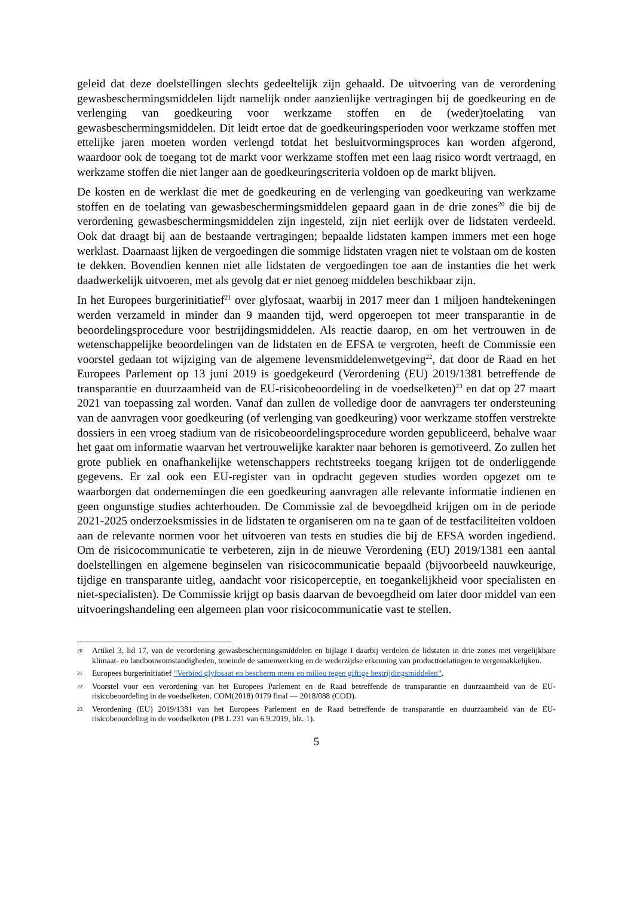geleid dat deze doelstellingen slechts gedeeltelijk zijn gehaald. De uitvoering van de verordening gewasbeschermingsmiddelen lijdt namelijk onder aanzienlijke vertragingen bij de goedkeuring en de verlenging van goedkeuring voor werkzame stoffen en de (weder)toelating van gewasbeschermingsmiddelen. Dit leidt ertoe dat de goedkeuringsperioden voor werkzame stoffen met ettelijke jaren moeten worden verlengd totdat het besluitvormingsproces kan worden afgerond, waardoor ook de toegang tot de markt voor werkzame stoffen met een laag risico wordt vertraagd, en werkzame stoffen die niet langer aan de goedkeuringscriteria voldoen op de markt blijven.
De kosten en de werklast die met de goedkeuring en de verlenging van goedkeuring van werkzame stoffen en de toelating van gewasbeschermingsmiddelen gepaard gaan in de drie zones<sup>20</sup> die bij de verordening gewasbeschermingsmiddelen zijn ingesteld, zijn niet eerlijk over de lidstaten verdeeld. Ook dat draagt bij aan de bestaande vertragingen; bepaalde lidstaten kampen immers met een hoge werklast. Daarnaast lijken de vergoedingen die sommige lidstaten vragen niet te volstaan om de kosten te dekken. Bovendien kennen niet alle lidstaten de vergoedingen toe aan de instanties die het werk daadwerkelijk uitvoeren, met als gevolg dat er niet genoeg middelen beschikbaar zijn.
In het Europees burgerinitiatief<sup>21</sup> over glyfosaat, waarbij in 2017 meer dan 1 miljoen handtekeningen werden verzameld in minder dan 9 maanden tijd, werd opgeroepen tot meer transparantie in de beoordelingsprocedure voor bestrijdingsmiddelen. Als reactie daarop, en om het vertrouwen in de wetenschappelijke beoordelingen van de lidstaten en de EFSA te vergroten, heeft de Commissie een voorstel gedaan tot wijziging van de algemene levensmiddelenwetgeving<sup>22</sup>, dat door de Raad en het Europees Parlement op 13 juni 2019 is goedgekeurd (Verordening (EU) 2019/1381 betreffende de transparantie en duurzaamheid van de EU-risicobeoordeling in de voedselketen)<sup>23</sup> en dat op 27 maart 2021 van toepassing zal worden. Vanaf dan zullen de volledige door de aanvragers ter ondersteuning van de aanvragen voor goedkeuring (of verlenging van goedkeuring) voor werkzame stoffen verstrekte dossiers in een vroeg stadium van de risicobeoordelingsprocedure worden gepubliceerd, behalve waar het gaat om informatie waarvan het vertrouwelijke karakter naar behoren is gemotiveerd. Zo zullen het grote publiek en onafhankelijke wetenschappers rechtstreeks toegang krijgen tot de onderliggende gegevens. Er zal ook een EU-register van in opdracht gegeven studies worden opgezet om te waarborgen dat ondernemingen die een goedkeuring aanvragen alle relevante informatie indienen en geen ongunstige studies achterhouden. De Commissie zal de bevoegdheid krijgen om in de periode 2021-2025 onderzoeksmissies in de lidstaten te organiseren om na te gaan of de testfaciliteiten voldoen aan de relevante normen voor het uitvoeren van tests en studies die bij de EFSA worden ingediend. Om de risicocommunicatie te verbeteren, zijn in de nieuwe Verordening (EU) 2019/1381 een aantal doelstellingen en algemene beginselen van risicocommunicatie bepaald (bijvoorbeeld nauwkeurige, tijdige en transparante uitleg, aandacht voor risicoperceptie, en toegankelijkheid voor specialisten en niet-specialisten). De Commissie krijgt op basis daarvan de bevoegdheid om later door middel van een uitvoeringshandeling een algemeen plan voor risicocommunicatie vast te stellen.
20 Artikel 3, lid 17, van de verordening gewasbeschermingsmiddelen en bijlage I daarbij verdelen de lidstaten in drie zones met vergelijkbare klimaat- en landbouwomstandigheden, teneinde de samenwerking en de wederzijdse erkenning van producttoelatingen te vergemakkelijken.
21 Europees burgerinitiatief “Verbied glyfosaat en bescherm mens en milieu tegen giftige bestrijdingsmiddelen”.
22 Voorstel voor een verordening van het Europees Parlement en de Raad betreffende de transparantie en duurzaamheid van de EU-risicobeoordeling in de voedselketen. COM(2018) 0179 final — 2018/088 (COD).
23 Verordening (EU) 2019/1381 van het Europees Parlement en de Raad betreffende de transparantie en duurzaamheid van de EU-risicobeoordeling in de voedselketen (PB L 231 van 6.9.2019, blz. 1).
5